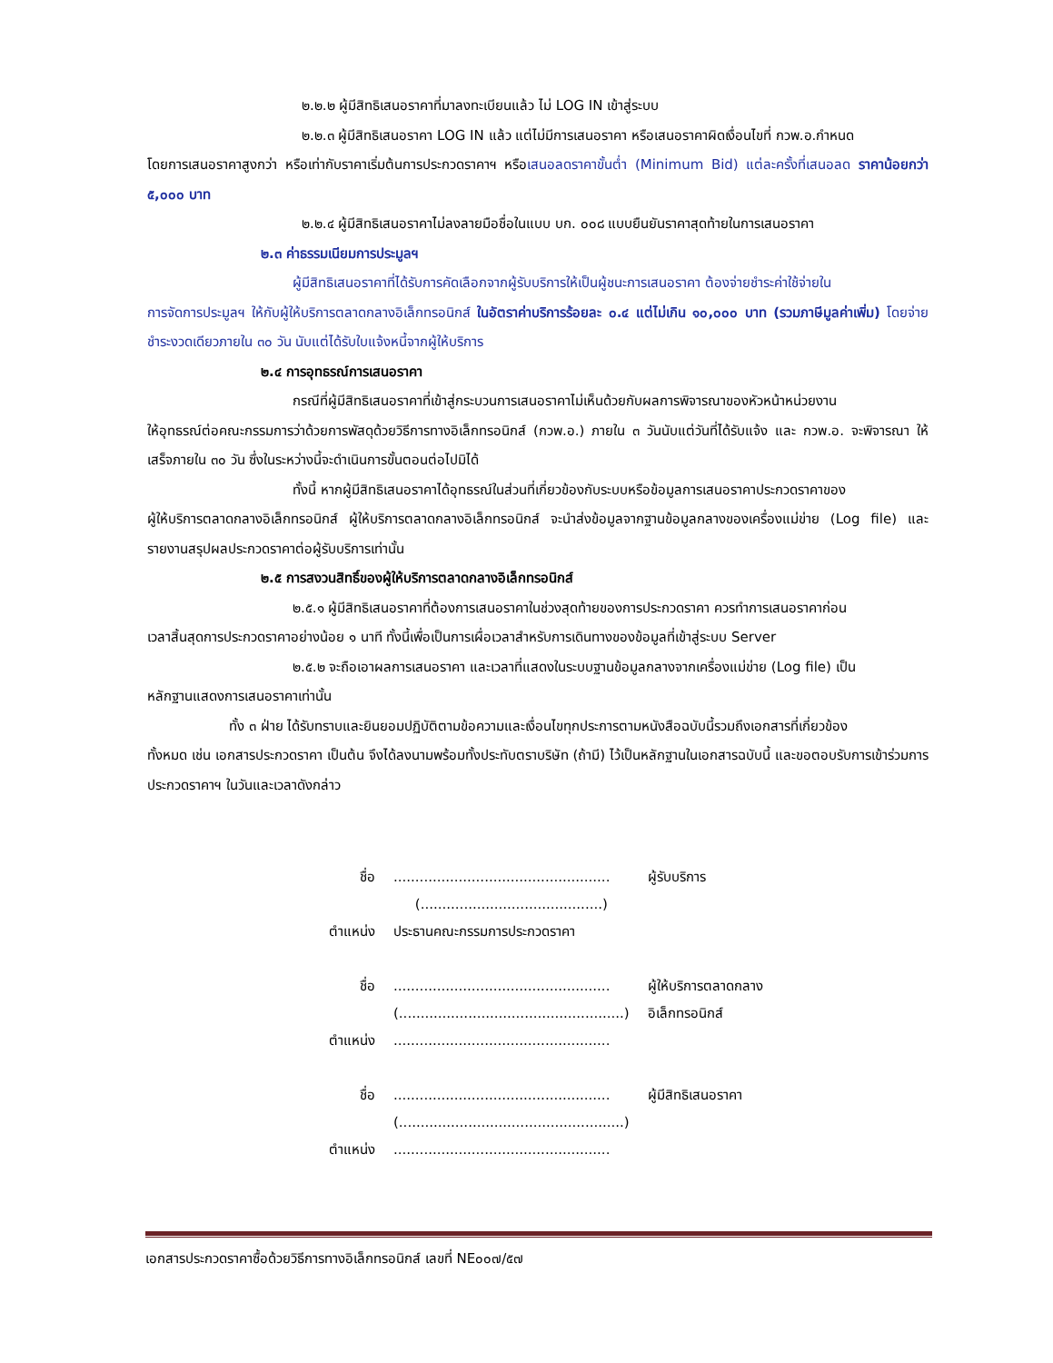๒.๒.๒ ผู้มีสิทธิเสนอราคาที่มาลงทะเบียนแล้ว ไม่ LOG IN เข้าสู่ระบบ
๒.๒.๓ ผู้มีสิทธิเสนอราคา LOG IN แล้ว แต่ไม่มีการเสนอราคา หรือเสนอราคาผิดเงื่อนไขที่ กวพ.อ.กำหนด
โดยการเสนอราคาสูงกว่า หรือเท่ากับราคาเริ่มต้นการประกวดราคาฯ หรือเสนอลดราคาขั้นต่ำ (Minimum Bid) แต่ละครั้งที่เสนอลด ราคาน้อยกว่า ๕,๐๐๐ บาท
๒.๒.๔ ผู้มีสิทธิเสนอราคาไม่ลงลายมือชื่อในแบบ บก. ๐๐๘ แบบยืนยันราคาสุดท้ายในการเสนอราคา
๒.๓ ค่าธรรมเนียมการประมูลฯ
ผู้มีสิทธิเสนอราคาที่ได้รับการคัดเลือกจากผู้รับบริการให้เป็นผู้ชนะการเสนอราคา ต้องจ่ายชำระค่าใช้จ่ายใน
การจัดการประมูลฯ ให้กับผู้ให้บริการตลาดกลางอิเล็กทรอนิกส์ ในอัตราค่าบริการร้อยละ ๐.๔ แต่ไม่เกิน ๑๐,๐๐๐ บาท (รวมภาษีมูลค่าเพิ่ม) โดยจ่ายชำระงวดเดียวภายใน ๓๐ วัน นับแต่ได้รับใบแจ้งหนี้จากผู้ให้บริการ
๒.๔ การอุทธรณ์การเสนอราคา
กรณีที่ผู้มีสิทธิเสนอราคาที่เข้าสู่กระบวนการเสนอราคาไม่เห็นด้วยกับผลการพิจารณาของหัวหน้าหน่วยงาน
ให้อุทธรณ์ต่อคณะกรรมการว่าด้วยการพัสดุด้วยวิธีการทางอิเล็กทรอนิกส์ (กวพ.อ.) ภายใน ๓ วันนับแต่วันที่ได้รับแจ้ง และ กวพ.อ. จะพิจารณา ให้เสร็จภายใน ๓๐ วัน ซึ่งในระหว่างนี้จะดำเนินการขั้นตอนต่อไปมิได้
ทั้งนี้ หากผู้มีสิทธิเสนอราคาได้อุทธรณ์ในส่วนที่เกี่ยวข้องกับระบบหรือข้อมูลการเสนอราคาประกวดราคาของ
ผู้ให้บริการตลาดกลางอิเล็กทรอนิกส์ ผู้ให้บริการตลาดกลางอิเล็กทรอนิกส์ จะนำส่งข้อมูลจากฐานข้อมูลกลางของเครื่องแม่ข่าย (Log file) และรายงานสรุปผลประกวดราคาต่อผู้รับบริการเท่านั้น
๒.๕ การสงวนสิทธิ์ของผู้ให้บริการตลาดกลางอิเล็กทรอนิกส์
๒.๕.๑ ผู้มีสิทธิเสนอราคาที่ต้องการเสนอราคาในช่วงสุดท้ายของการประกวดราคา ควรทำการเสนอราคาก่อน
เวลาสิ้นสุดการประกวดราคาอย่างน้อย ๑ นาที ทั้งนี้เพื่อเป็นการเผื่อเวลาสำหรับการเดินทางของข้อมูลที่เข้าสู่ระบบ Server
๒.๕.๒ จะถือเอาผลการเสนอราคา และเวลาที่แสดงในระบบฐานข้อมูลกลางจากเครื่องแม่ข่าย (Log file) เป็น
หลักฐานแสดงการเสนอราคาเท่านั้น
ทั้ง ๓ ฝ่าย ได้รับทราบและยินยอมปฏิบัติตามข้อความและเงื่อนไขทุกประการตามหนังสือฉบับนี้รวมถึงเอกสารที่เกี่ยวข้อง
ทั้งหมด เช่น เอกสารประกวดราคา เป็นต้น จึงได้ลงนามพร้อมทั้งประทับตราบริษัท (ถ้ามี) ไว้เป็นหลักฐานในเอกสารฉบับนี้ และขอตอบรับการเข้าร่วมการประกวดราคาฯ ในวันและเวลาดังกล่าว
| ชื่อ | .................................................. | ผู้รับบริการ |
| | (..........................................) | |
| ตำแหน่ง | ประธานคณะกรรมการประกวดราคา | |
| ชื่อ | .................................................. | ผู้ให้บริการตลาดกลาง |
| | (....................................................) | อิเล็กทรอนิกส์ |
| ตำแหน่ง | .................................................. | |
| ชื่อ | .................................................. | ผู้มีสิทธิเสนอราคา |
| | (....................................................) | |
| ตำแหน่ง | .................................................. | |
เอกสารประกวดราคาซื้อด้วยวิธีการทางอิเล็กทรอนิกส์ เลขที่ NE๐๐๗/๕๗